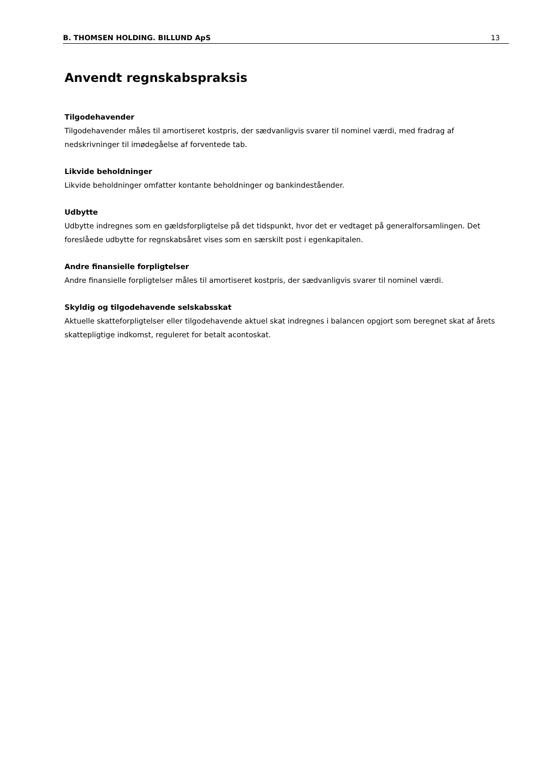B. THOMSEN HOLDING. BILLUND ApS 13
Anvendt regnskabspraksis
Tilgodehavender
Tilgodehavender måles til amortiseret kostpris, der sædvanligvis svarer til nominel værdi, med fradrag af nedskrivninger til imødegåelse af forventede tab.
Likvide beholdninger
Likvide beholdninger omfatter kontante beholdninger og bankindeståender.
Udbytte
Udbytte indregnes som en gældsforpligtelse på det tidspunkt, hvor det er vedtaget på generalforsamlingen. Det foreslåede udbytte for regnskabsåret vises som en særskilt post i egenkapitalen.
Andre finansielle forpligtelser
Andre finansielle forpligtelser måles til amortiseret kostpris, der sædvanligvis svarer til nominel værdi.
Skyldig og tilgodehavende selskabsskat
Aktuelle skatteforpligtelser eller tilgodehavende aktuel skat indregnes i balancen opgjort som beregnet skat af årets skattepligtige indkomst, reguleret for betalt acontoskat.